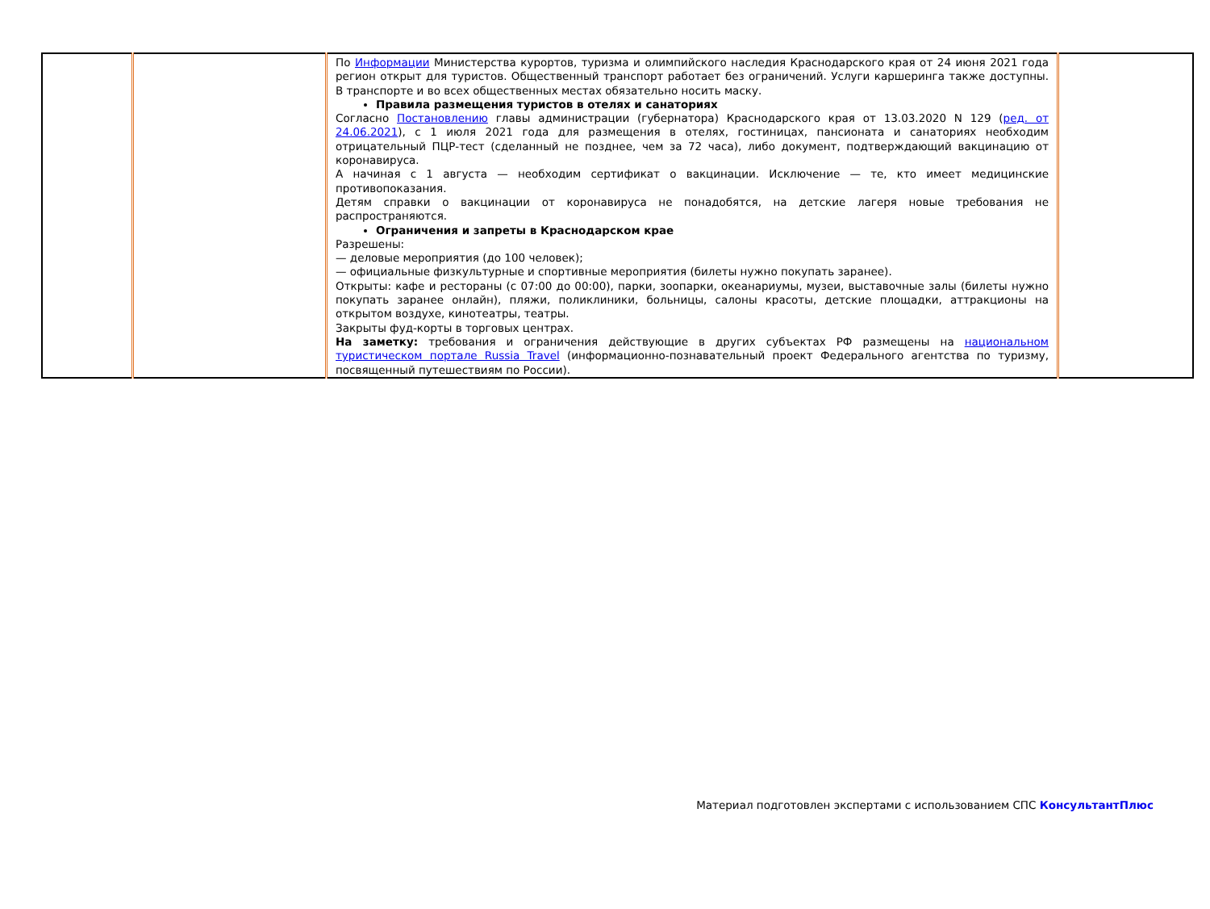| | | По Информации Министерства курортов, туризма и олимпийского наследия Краснодарского края от 24 июня 2021 года регион открыт для туристов. Общественный транспорт работает без ограничений. Услуги каршеринга также доступны. В транспорте и во всех общественных местах обязательно носить маску. Правила размещения туристов в отелях и санаториях Согласно Постановлению главы администрации (губернатора) Краснодарского края от 13.03.2020 N 129 ( ред. от 24.06.2021 ), с 1 июля 2021 года для размещения в отелях, гостиницах, пансионата и санаториях необходим отрицательный ПЦР-тест (сделанный не позднее, чем за 72 часа), либо документ, подтверждающий вакцинацию от коронавируса. А начиная с 1 августа — необходим сертификат о вакцинации. Исключение — те, кто имеет медицинские противопоказания. Детям справки о вакцинации от коронавируса не понадобятся, на детские лагеря новые требования не распространяются. Ограничения и запреты в Краснодарском крае Разрешены: — деловые мероприятия (до 100 человек); — официальные физкультурные и спортивные мероприятия (билеты нужно покупать заранее). Открыты: кафе и рестораны (с 07:00 до 00:00), парки, зоопарки, океанариумы, музеи, выставочные залы (билеты нужно покупать заранее онлайн), пляжи, поликлиники, больницы, салоны красоты, детские площадки, аттракционы на открытом воздухе, кинотеатры, театры. Закрыты фуд-корты в торговых центрах. На заметку: требования и ограничения действующие в других субъектах РФ размещены на национальном туристическом портале Russia Travel (информационно-познавательный проект Федерального агентства по туризму, посвященный путешествиям по России). | |
Материал подготовлен экспертами с использованием СПС КонсультантПлюс